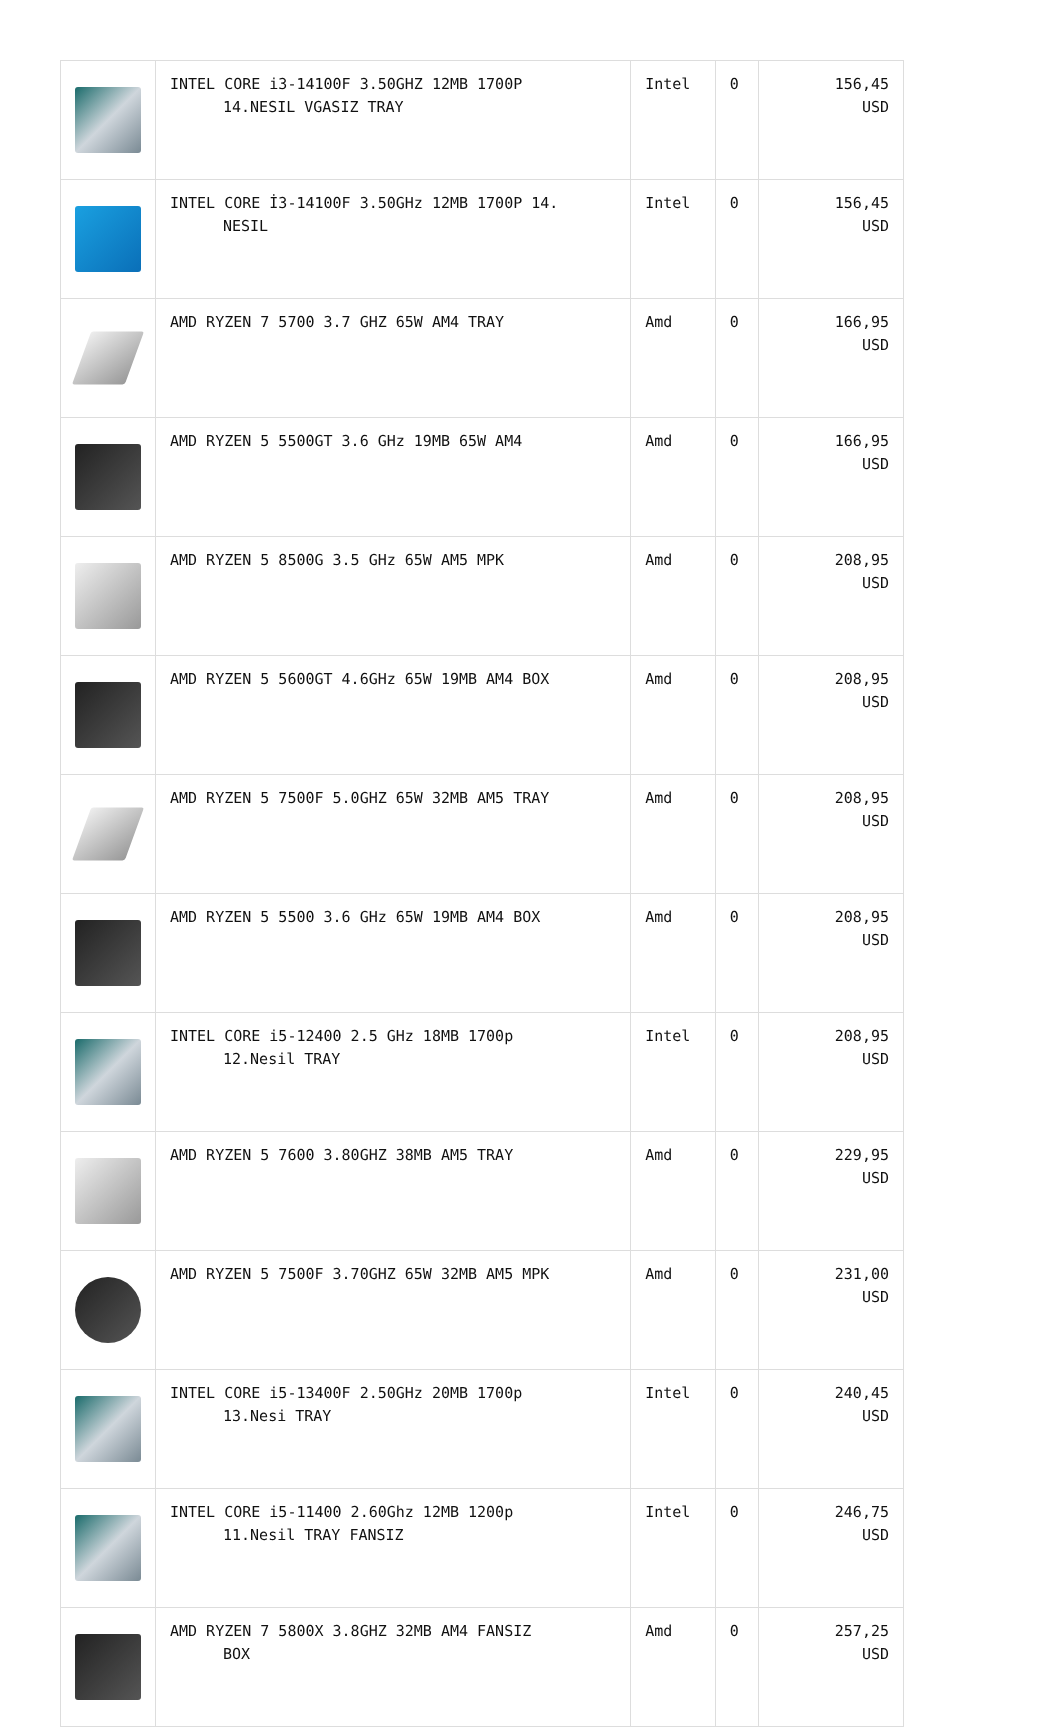| | INTEL CORE i3-14100F 3.50GHZ 12MB 1700P 14.NESIL VGASIZ TRAY | Intel | 0 | 156,45 USD |
| | INTEL CORE İ3-14100F 3.50GHz 12MB 1700P 14. NESIL | Intel | 0 | 156,45 USD |
| | AMD RYZEN 7 5700 3.7 GHZ 65W AM4 TRAY | Amd | 0 | 166,95 USD |
| | AMD RYZEN 5 5500GT 3.6 GHz 19MB 65W AM4 | Amd | 0 | 166,95 USD |
| | AMD RYZEN 5 8500G 3.5 GHz 65W AM5 MPK | Amd | 0 | 208,95 USD |
| | AMD RYZEN 5 5600GT 4.6GHz 65W 19MB AM4 BOX | Amd | 0 | 208,95 USD |
| | AMD RYZEN 5 7500F 5.0GHZ 65W 32MB AM5 TRAY | Amd | 0 | 208,95 USD |
| | AMD RYZEN 5 5500 3.6 GHz 65W 19MB AM4 BOX | Amd | 0 | 208,95 USD |
| | INTEL CORE i5-12400 2.5 GHz 18MB 1700p 12.Nesil TRAY | Intel | 0 | 208,95 USD |
| | AMD RYZEN 5 7600 3.80GHZ 38MB AM5 TRAY | Amd | 0 | 229,95 USD |
| | AMD RYZEN 5 7500F 3.70GHZ 65W 32MB AM5 MPK | Amd | 0 | 231,00 USD |
| | INTEL CORE i5-13400F 2.50GHz 20MB 1700p 13.Nesi TRAY | Intel | 0 | 240,45 USD |
| | INTEL CORE i5-11400 2.60Ghz 12MB 1200p 11.Nesil TRAY FANSIZ | Intel | 0 | 246,75 USD |
| | AMD RYZEN 7 5800X 3.8GHZ 32MB AM4 FANSIZ BOX | Amd | 0 | 257,25 USD |